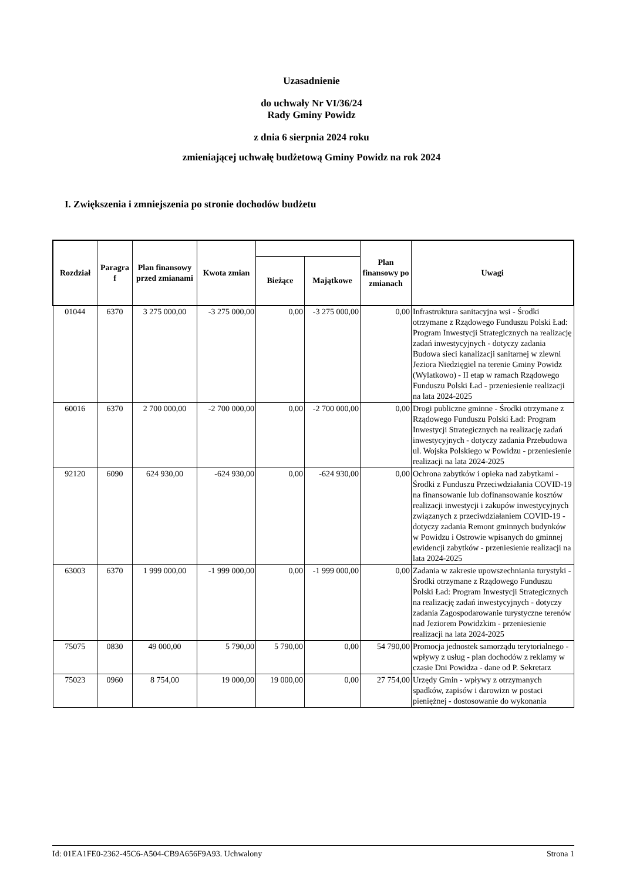Uzasadnienie
do uchwały Nr VI/36/24
Rady Gminy Powidz
z dnia 6 sierpnia 2024 roku
zmieniającej uchwałę budżetową Gminy Powidz na rok 2024
I. Zwiększenia i zmniejszenia po stronie dochodów budżetu
| Rozdział | Paragra f | Plan finansowy przed zmianami | Kwota zmian | | | Plan finansowy po zmianach | Uwagi |
| --- | --- | --- | --- | --- | --- | --- | --- |
| | | | | Bieżące | Majątkowe | | |
| 01044 | 6370 | 3 275 000,00 | -3 275 000,00 | 0,00 | -3 275 000,00 | 0,00 | Infrastruktura sanitacyjna wsi - Środki otrzymane z Rządowego Funduszu Polski Ład: Program Inwestycji Strategicznych na realizację zadań inwestycyjnych - dotyczy zadania Budowa sieci kanalizacji sanitarnej w zlewni Jeziora Niedzięgiel na terenie Gminy Powidz (Wylatkowo) - II etap w ramach Rządowego Funduszu Polski Ład - przeniesienie realizacji na lata 2024-2025 |
| 60016 | 6370 | 2 700 000,00 | -2 700 000,00 | 0,00 | -2 700 000,00 | 0,00 | Drogi publiczne gminne - Środki otrzymane z Rządowego Funduszu Polski Ład: Program Inwestycji Strategicznych na realizację zadań inwestycyjnych - dotyczy zadania Przebudowa ul. Wojska Polskiego w Powidzu - przeniesienie realizacji na lata 2024-2025 |
| 92120 | 6090 | 624 930,00 | -624 930,00 | 0,00 | -624 930,00 | 0,00 | Ochrona zabytków i opieka nad zabytkami - Środki z Funduszu Przeciwdziałania COVID-19 na finansowanie lub dofinansowanie kosztów realizacji inwestycji i zakupów inwestycyjnych związanych z przeciwdziałaniem COVID-19 - dotyczy zadania Remont gminnych budynków w Powidzu i Ostrowie wpisanych do gminnej ewidencji zabytków - przeniesienie realizacji na lata 2024-2025 |
| 63003 | 6370 | 1 999 000,00 | -1 999 000,00 | 0,00 | -1 999 000,00 | 0,00 | Zadania w zakresie upowszechniania turystyki - Środki otrzymane z Rządowego Funduszu Polski Ład: Program Inwestycji Strategicznych na realizację zadań inwestycyjnych - dotyczy zadania Zagospodarowanie turystyczne terenów nad Jeziorem Powidzkim - przeniesienie realizacji na lata 2024-2025 |
| 75075 | 0830 | 49 000,00 | 5 790,00 | 5 790,00 | 0,00 | 54 790,00 | Promocja jednostek samorządu terytorialnego - wpływy z usług - plan dochodów z reklamy w czasie Dni Powidza - dane od P. Sekretarz |
| 75023 | 0960 | 8 754,00 | 19 000,00 | 19 000,00 | 0,00 | 27 754,00 | Urzędy Gmin - wpływy z otrzymanych spadków, zapisów i darowizn w postaci pieniężnej - dostosowanie do wykonania |
Id: 01EA1FE0-2362-45C6-A504-CB9A656F9A93. Uchwalony Strona 1